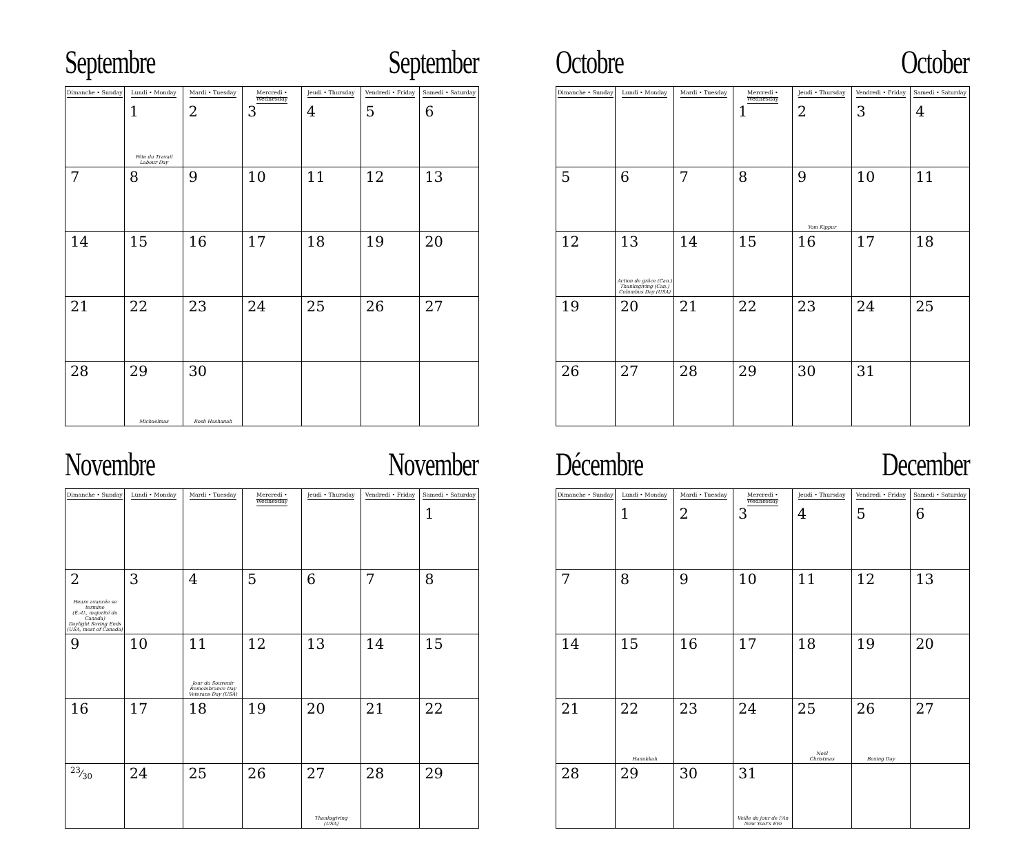Septembre September
| Dimanche • Sunday | Lundi • Monday | Mardi • Tuesday | Mercredi • Wednesday | Jeudi • Thursday | Vendredi • Friday | Samedi • Saturday |
| --- | --- | --- | --- | --- | --- | --- |
| | 1 Fête du Travail Labour Day | 2 | 3 | 4 | 5 | 6 |
| 7 | 8 | 9 | 10 | 11 | 12 | 13 |
| 14 | 15 | 16 | 17 | 18 | 19 | 20 |
| 21 | 22 | 23 | 24 | 25 | 26 | 27 |
| 28 | 29 Michaelmas | 30 Rosh Hashanah | | | | |
Octobre October
| Dimanche • Sunday | Lundi • Monday | Mardi • Tuesday | Mercredi • Wednesday | Jeudi • Thursday | Vendredi • Friday | Samedi • Saturday |
| --- | --- | --- | --- | --- | --- | --- |
| | | | 1 | 2 | 3 | 4 |
| 5 | 6 | 7 | 8 | 9 Yom Kippur | 10 | 11 |
| 12 | 13 Action de grâce (Can.) Thanksgiving (Can.) Columbus Day (USA) | 14 | 15 | 16 | 17 | 18 |
| 19 | 20 | 21 | 22 | 23 | 24 | 25 |
| 26 | 27 | 28 | 29 | 30 | 31 | |
Novembre November
| Dimanche • Sunday | Lundi • Monday | Mardi • Tuesday | Mercredi • Wednesday | Jeudi • Thursday | Vendredi • Friday | Samedi • Saturday |
| --- | --- | --- | --- | --- | --- | --- |
| | | | | | | 1 |
| 2 Heure avancée se termine (É.-U., majorité du Canada) Daylight Saving Ends (USA, most of Canada) | 3 | 4 | 5 | 6 | 7 | 8 |
| 9 | 10 | 11 Jour du Souvenir Remembrance Day Veterans Day (USA) | 12 | 13 | 14 | 15 |
| 16 | 17 | 18 | 19 | 20 | 21 | 22 |
| 23⁄30 | 24 | 25 | 26 | 27 Thanksgiving (USA) | 28 | 29 |
Décembre December
| Dimanche • Sunday | Lundi • Monday | Mardi • Tuesday | Mercredi • Wednesday | Jeudi • Thursday | Vendredi • Friday | Samedi • Saturday |
| --- | --- | --- | --- | --- | --- | --- |
| | 1 | 2 | 3 | 4 | 5 | 6 |
| 7 | 8 | 9 | 10 | 11 | 12 | 13 |
| 14 | 15 | 16 | 17 | 18 | 19 | 20 |
| 21 | 22 Hanukkah | 23 | 24 | 25 Noël Christmas | 26 Boxing Day | 27 |
| 28 | 29 | 30 | 31 Veille du jour de l'An New Year's Eve | | | |